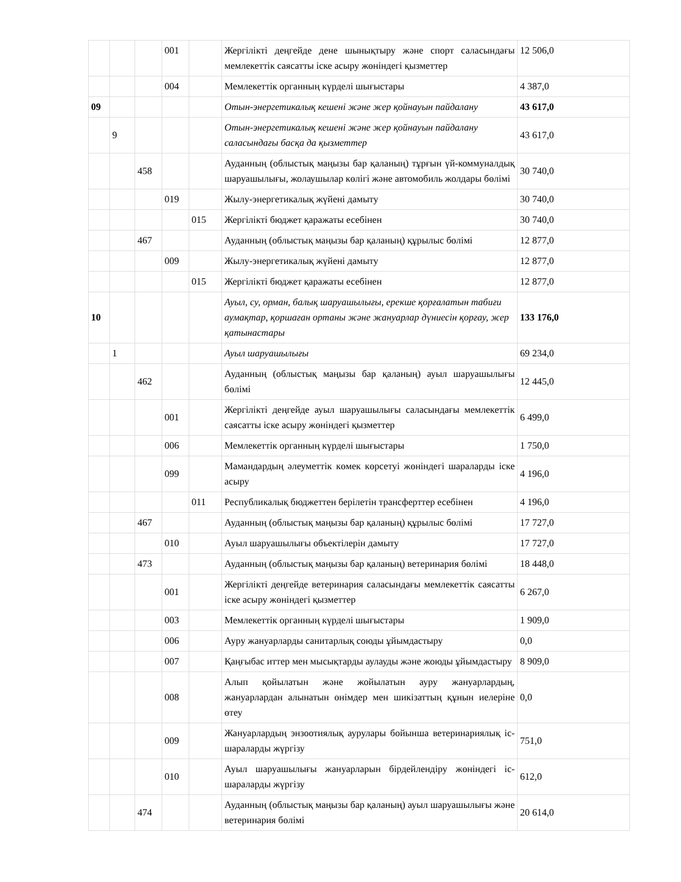| | | | 001 | | Жергілікті деңгейде дене шынықтыру және спорт саласындағы мемлекеттік саясатты іске асыру жөніндегі қызметтер | 12 506,0 |
| | | | 004 | | Мемлекеттік органның күрделі шығыстары | 4 387,0 |
| 09 | | | | | Отын-энергетикалық кешені және жер қойнауын пайдалану | 43 617,0 |
| | 9 | | | | Отын-энергетикалық кешені және жер қойнауын пайдалану саласындағы басқа да қызметтер | 43 617,0 |
| | | 458 | | | Ауданның (облыстық маңызы бар қаланың) тұрғын үй-коммуналдық шаруашылығы, жолаушылар көлігі және автомобиль жолдары бөлімі | 30 740,0 |
| | | | 019 | | Жылу-энергетикалық жүйені дамыту | 30 740,0 |
| | | | | 015 | Жергілікті бюджет қаражаты есебінен | 30 740,0 |
| | | 467 | | | Ауданның (облыстық маңызы бар қаланың) құрылыс бөлімі | 12 877,0 |
| | | | 009 | | Жылу-энергетикалық жүйені дамыту | 12 877,0 |
| | | | | 015 | Жергілікті бюджет қаражаты есебінен | 12 877,0 |
| 10 | | | | | Ауыл, су, орман, балық шаруашылығы, ерекше қорғалатын табиғи аумақтар, қоршаған ортаны және жануарлар дүниесін қорғау, жер қатынастары | 133 176,0 |
| | 1 | | | | Ауыл шаруашылығы | 69 234,0 |
| | | 462 | | | Ауданның (облыстық маңызы бар қаланың) ауыл шаруашылығы бөлімі | 12 445,0 |
| | | | 001 | | Жергілікті деңгейде ауыл шаруашылығы саласындағы мемлекеттік саясатты іске асыру жөніндегі қызметтер | 6 499,0 |
| | | | 006 | | Мемлекеттік органның күрделі шығыстары | 1 750,0 |
| | | | 099 | | Мамандардың әлеуметтік көмек көрсетуі жөніндегі шараларды іске асыру | 4 196,0 |
| | | | | 011 | Республикалық бюджеттен берілетін трансферттер есебінен | 4 196,0 |
| | | 467 | | | Ауданның (облыстық маңызы бар қаланың) құрылыс бөлімі | 17 727,0 |
| | | | 010 | | Ауыл шаруашылығы объектілерін дамыту | 17 727,0 |
| | | 473 | | | Ауданның (облыстық маңызы бар қаланың) ветеринария бөлімі | 18 448,0 |
| | | | 001 | | Жергілікті деңгейде ветеринария саласындағы мемлекеттік саясатты іске асыру жөніндегі қызметтер | 6 267,0 |
| | | | 003 | | Мемлекеттік органның күрделі шығыстары | 1 909,0 |
| | | | 006 | | Ауру жануарларды санитарлық союды ұйымдастыру | 0,0 |
| | | | 007 | | Қаңғыбас иттер мен мысықтарды аулауды және жоюды ұйымдастыру | 8 909,0 |
| | | | 008 | | Алып қойылатын және жойылатын ауру жануарлардың, жануарлардан алынатын өнімдер мен шикізаттың құнын иелеріне өтеу | 0,0 |
| | | | 009 | | Жануарлардың энзоотиялық аурулары бойынша ветеринариялық іс-шараларды жүргізу | 751,0 |
| | | | 010 | | Ауыл шаруашылығы жануарларын бірдейлендіру жөніндегі іс-шараларды жүргізу | 612,0 |
| | | 474 | | | Ауданның (облыстық маңызы бар қаланың) ауыл шаруашылығы және ветеринария бөлімі | 20 614,0 |